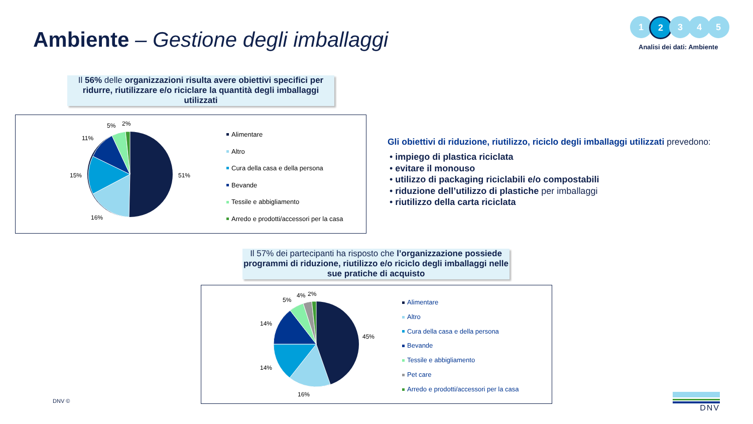Ambiente – Gestione degli imballaggi
1 2 3 4 5
Analisi dei dati: Ambiente
Il 56% delle organizzazioni risulta avere obiettivi specifici per ridurre, riutilizzare e/o riciclare la quantità degli imballaggi utilizzati
51%
16%
15%
11%
5%
2%
Alimentare
Altro
Cura della casa e della persona
Bevande
Tessile e abbigliamento
Arredo e prodotti/accessori per la casa
Gli obiettivi di riduzione, riutilizzo, riciclo degli imballaggi utilizzati prevedono:
• impiego di plastica riciclata
• evitare il monouso
• utilizzo di packaging riciclabili e/o compostabili
• riduzione dell’utilizzo di plastiche per imballaggi
• riutilizzo della carta riciclata
Il 57% dei partecipanti ha risposto che l’organizzazione possiede programmi di riduzione, riutilizzo e/o riciclo degli imballaggi nelle sue pratiche di acquisto
45%
16%
14%
14%
5%
4%
2%
Alimentare
Altro
Cura della casa e della persona
Bevande
Tessile e abbigliamento
Pet care
Arredo e prodotti/accessori per la casa
DNV © DNV